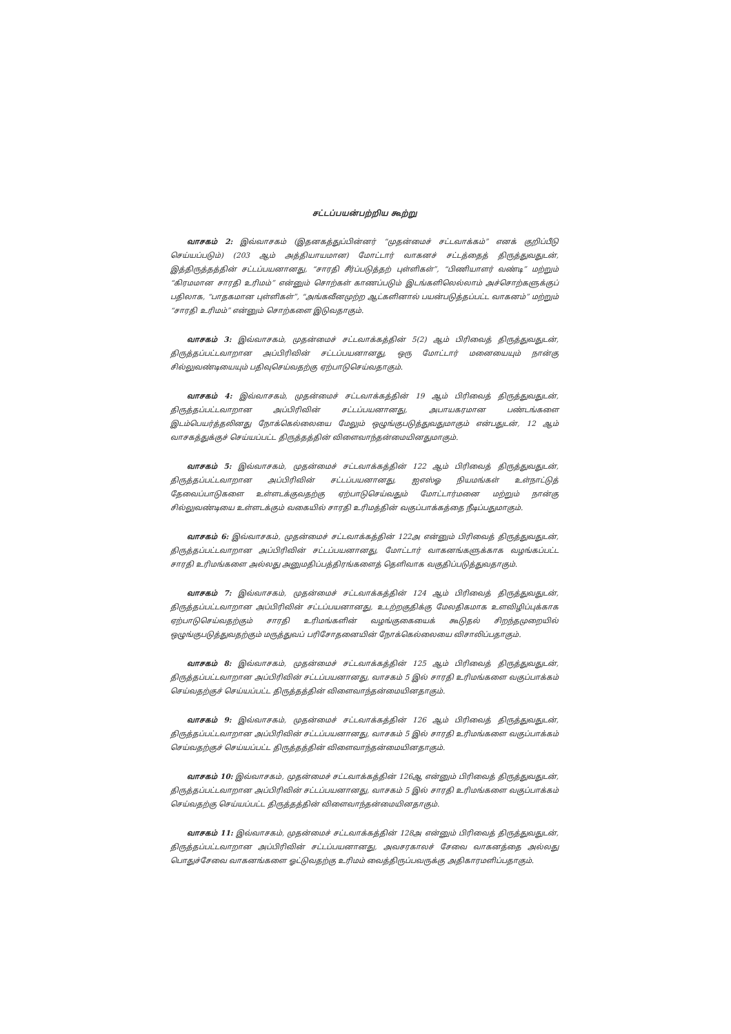சட்டப்பயன்பற்றிய கூற்று
வாசகம் 2: இவ்வாசகம் (இதனகத்துப்பின்னர் “முதன்மைச் சட்டவாக்கம்” எனக் குறிப்பீடு செய்யப்படும்) (203 ஆம் அத்தியாயமான) மோட்டார் வாகனச் சட்டத்தைத் திருத்துவதுடன், இத்திருத்தத்தின் சட்டப்பயனானது, “சாரதி சீர்ப்படுத்தற் புள்ளிகள்”, “பிணியாளர் வண்டி” மற்றும் “கிரமமான சாரதி உரிமம்” என்னும் சொற்கள் காணப்படும் இடங்களிலெல்லாம் அச்சொற்களுக்குப் பதிலாக, “பாதகமான புள்ளிகள்”, “அங்கவீனமுற்ற ஆட்களினால் பயன்படுத்தப்பட்ட வாகனம்” மற்றும் “சாரதி உரிமம்” என்னும் சொற்களை இடுவதாகும்.
வாசகம் 3: இவ்வாசகம், முதன்மைச் சட்டவாக்கத்தின் 5(2) ஆம் பிரிவைத் திருத்துவதுடன், திருத்தப்பட்டவாறான அப்பிரிவின் சட்டப்பயனானது, ஒரு மோட்டார் மனையையும் நான்கு சில்லுவண்டியையும் பதிவுசெய்வதற்கு ஏற்பாடுசெய்வதாகும்.
வாசகம் 4: இவ்வாசகம், முதன்மைச் சட்டவாக்கத்தின் 19 ஆம் பிரிவைத் திருத்துவதுடன், திருத்தப்பட்டவாறான அப்பிரிவின் சட்டப்பயனானது, அபாயகரமான பண்டங்களை இடம்பெயர்த்தலினது நோக்கெல்லையை மேலும் ஒழுங்குபடுத்துவதுமாகும் என்பதுடன், 12 ஆம் வாசகத்துக்குச் செய்யப்பட்ட திருத்தத்தின் விளைவாந்தன்மையினதுமாகும்.
வாசகம் 5: இவ்வாசகம், முதன்மைச் சட்டவாக்கத்தின் 122 ஆம் பிரிவைத் திருத்துவதுடன், திருத்தப்பட்டவாறான அப்பிரிவின் சட்டப்பயனானது, ஐஎஸ்ஓ நியமங்கள் உள்நாட்டுத் தேவைப்பாடுகளை உள்ளடக்குவதற்கு ஏற்பாடுசெய்வதும் மோட்டார்மனை மற்றும் நான்கு சில்லுவண்டியை உள்ளடக்கும் வகையில் சாரதி உரிமத்தின் வகுப்பாக்கத்தை நீடிப்பதுமாகும்.
வாசகம் 6: இவ்வாசகம், முதன்மைச் சட்டவாக்கத்தின் 122அ என்னும் பிரிவைத் திருத்துவதுடன், திருத்தப்பட்டவாறான அப்பிரிவின் சட்டப்பயனானது, மோட்டார் வாகனங்களுக்காக வழங்கப்பட்ட சாரதி உரிமங்களை அல்லது அனுமதிப்பத்திரங்களைத் தெளிவாக வகுதிப்படுத்துவதாகும்.
வாசகம் 7: இவ்வாசகம், முதன்மைச் சட்டவாக்கத்தின் 124 ஆம் பிரிவைத் திருத்துவதுடன், திருத்தப்பட்டவாறான அப்பிரிவின் சட்டப்பயனானது, உடற்றகுதிக்கு மேலதிகமாக உளவிழிப்புக்காக ஏற்பாடுசெய்வதற்கும் சாரதி உரிமங்களின் வழங்குகையைக் கூடுதல் சிறந்தமுறையில் ஒழுங்குபடுத்துவதற்கும் மருத்துவப் பரிசோதனையின் நோக்கெல்லையை விசாலிப்பதாகும்.
வாசகம் 8: இவ்வாசகம், முதன்மைச் சட்டவாக்கத்தின் 125 ஆம் பிரிவைத் திருத்துவதுடன், திருத்தப்பட்டவாறான அப்பிரிவின் சட்டப்பயனானது, வாசகம் 5 இல் சாரதி உரிமங்களை வகுப்பாக்கம் செய்வதற்குச் செய்யப்பட்ட திருத்தத்தின் விளைவாந்தன்மையினதாகும்.
வாசகம் 9: இவ்வாசகம், முதன்மைச் சட்டவாக்கத்தின் 126 ஆம் பிரிவைத் திருத்துவதுடன், திருத்தப்பட்டவாறான அப்பிரிவின் சட்டப்பயனானது, வாசகம் 5 இல் சாரதி உரிமங்களை வகுப்பாக்கம் செய்வதற்குச் செய்யப்பட்ட திருத்தத்தின் விளைவாந்தன்மையினதாகும்.
வாசகம் 10: இவ்வாசகம், முதன்மைச் சட்டவாக்கத்தின் 126ஆ என்னும் பிரிவைத் திருத்துவதுடன், திருத்தப்பட்டவாறான அப்பிரிவின் சட்டப்பயனானது, வாசகம் 5 இல் சாரதி உரிமங்களை வகுப்பாக்கம் செய்வதற்கு செய்யப்பட்ட திருத்தத்தின் விளைவாந்தன்மையினதாகும்.
வாசகம் 11: இவ்வாசகம், முதன்மைச் சட்டவாக்கத்தின் 128அ என்னும் பிரிவைத் திருத்துவதுடன், திருத்தப்பட்டவாறான அப்பிரிவின் சட்டப்பயனானது, அவசரகாலச் சேவை வாகனத்தை அல்லது பொதுச்சேவை வாகனங்களை ஓட்டுவதற்கு உரிமம் வைத்திருப்பவருக்கு அதிகாரமளிப்பதாகும்.